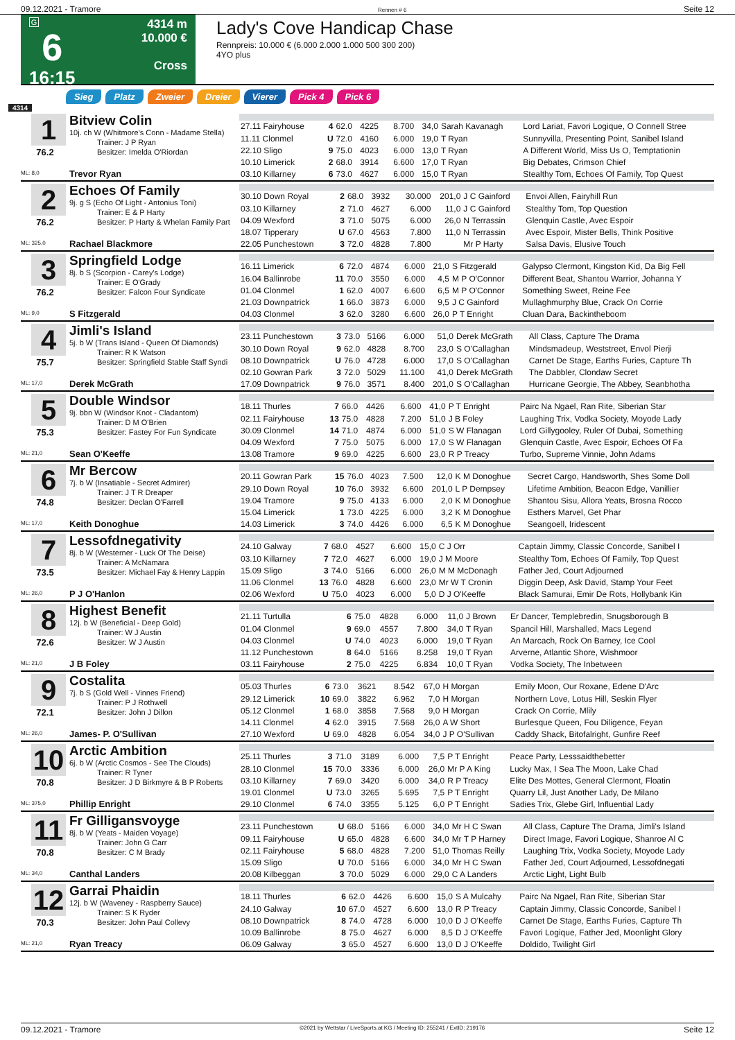09.12.2021 - Tramore Rennen # 6 Seite 12
G
6
16:15
4314 m
10.000 €
Cross
Lady's Cove Handicap Chase
Rennpreis: 10.000 € (6.000 2.000 1.000 500 300 200)
4YO plus
Sieg Platz Zweier Dreier Vierer Pick 4 Pick 6
4314
1
76.2
ML: 8,0
Bitview Colin
10j. ch W (Whitmore's Conn - Madame Stella)
Trainer: J P Ryan
Besitzer: Imelda O'Riordan
Trevor Ryan
| 27.11 Fairyhouse | 4 | 62.0 | 4225 | 8.700 | 34,0 | Sarah Kavanagh | Lord Lariat, Favori Logique, O Connell Stree |
| 11.11 Clonmel | U | 72.0 | 4160 | 6.000 | 19,0 | T Ryan | Sunnyvilla, Presenting Point, Sanibel Island |
| 22.10 Sligo | 9 | 75.0 | 4023 | 6.000 | 13,0 | T Ryan | A Different World, Miss Us O, Temptationin |
| 10.10 Limerick | 2 | 68.0 | 3914 | 6.600 | 17,0 | T Ryan | Big Debates, Crimson Chief |
| 03.10 Killarney | 6 | 73.0 | 4627 | 6.000 | 15,0 | T Ryan | Stealthy Tom, Echoes Of Family, Top Quest |
2
76.2
ML: 325,0
Echoes Of Family
9j. g S (Echo Of Light - Antonius Toni)
Trainer: E & P Harty
Besitzer: P Harty & Whelan Family Part
Rachael Blackmore
| 30.10 Down Royal | 2 | 68.0 | 3932 | 30.000 | 201,0 | J C Gainford | Envoi Allen, Fairyhill Run |
| 03.10 Killarney | 2 | 71.0 | 4627 | 6.000 | 11,0 | J C Gainford | Stealthy Tom, Top Question |
| 04.09 Wexford | 3 | 71.0 | 5075 | 6.000 | 26,0 | N Terrassin | Glenquin Castle, Avec Espoir |
| 18.07 Tipperary | U | 67.0 | 4563 | 7.800 | 11,0 | N Terrassin | Avec Espoir, Mister Bells, Think Positive |
| 22.05 Punchestown | 3 | 72.0 | 4828 | 7.800 | | Mr P Harty | Salsa Davis, Elusive Touch |
3
76.2
ML: 9,0
Springfield Lodge
8j. b S (Scorpion - Carey's Lodge)
Trainer: E O'Grady
Besitzer: Falcon Four Syndicate
S Fitzgerald
| 16.11 Limerick | 6 | 72.0 | 4874 | 6.000 | 21,0 | S Fitzgerald | Galypso Clermont, Kingston Kid, Da Big Fell |
| 16.04 Ballinrobe | 11 | 70.0 | 3550 | 6.000 | 4,5 | M P O'Connor | Different Beat, Shantou Warrior, Johanna Y |
| 01.04 Clonmel | 1 | 62.0 | 4007 | 6.600 | 6,5 | M P O'Connor | Something Sweet, Reine Fee |
| 21.03 Downpatrick | 1 | 66.0 | 3873 | 6.000 | 9,5 | J C Gainford | Mullaghmurphy Blue, Crack On Corrie |
| 04.03 Clonmel | 3 | 62.0 | 3280 | 6.600 | 26,0 | P T Enright | Cluan Dara, Backintheboom |
4
75.7
ML: 17,0
Jimli's Island
5j. b W (Trans Island - Queen Of Diamonds)
Trainer: R K Watson
Besitzer: Springfield Stable Staff Syndi
Derek McGrath
| 23.11 Punchestown | 3 | 73.0 | 5166 | 6.000 | 51,0 | Derek McGrath | All Class, Capture The Drama |
| 30.10 Down Royal | 9 | 62.0 | 4828 | 8.700 | 23,0 | S O'Callaghan | Mindsmadeup, Weststreet, Envol Pierji |
| 08.10 Downpatrick | U | 76.0 | 4728 | 6.000 | 17,0 | S O'Callaghan | Carnet De Stage, Earths Furies, Capture Th |
| 02.10 Gowran Park | 3 | 72.0 | 5029 | 11.100 | 41,0 | Derek McGrath | The Dabbler, Clondaw Secret |
| 17.09 Downpatrick | 9 | 76.0 | 3571 | 8.400 | 201,0 | S O'Callaghan | Hurricane Georgie, The Abbey, Seanbhotha |
5
75.3
ML: 21,0
Double Windsor
9j. bbn W (Windsor Knot - Cladantom)
Trainer: D M O'Brien
Besitzer: Fastey For Fun Syndicate
Sean O'Keeffe
| 18.11 Thurles | 7 | 66.0 | 4426 | 6.600 | 41,0 | P T Enright | Pairc Na Ngael, Ran Rite, Siberian Star |
| 02.11 Fairyhouse | 13 | 75.0 | 4828 | 7.200 | 51,0 | J B Foley | Laughing Trix, Vodka Society, Moyode Lady |
| 30.09 Clonmel | 14 | 71.0 | 4874 | 6.000 | 51,0 | S W Flanagan | Lord Gillygooley, Ruler Of Dubai, Something |
| 04.09 Wexford | 7 | 75.0 | 5075 | 6.000 | 17,0 | S W Flanagan | Glenquin Castle, Avec Espoir, Echoes Of Fa |
| 13.08 Tramore | 9 | 69.0 | 4225 | 6.600 | 23,0 | R P Treacy | Turbo, Supreme Vinnie, John Adams |
6
74.8
ML: 17,0
Mr Bercow
7j. b W (Insatiable - Secret Admirer)
Trainer: J T R Dreaper
Besitzer: Declan O'Farrell
Keith Donoghue
| 20.11 Gowran Park | 15 | 76.0 | 4023 | 7.500 | 12,0 | K M Donoghue | Secret Cargo, Handsworth, Shes Some Doll |
| 29.10 Down Royal | 10 | 76.0 | 3932 | 6.600 | 201,0 | L P Dempsey | Lifetime Ambition, Beacon Edge, Vanillier |
| 19.04 Tramore | 9 | 75.0 | 4133 | 6.000 | 2,0 | K M Donoghue | Shantou Sisu, Allora Yeats, Brosna Rocco |
| 15.04 Limerick | 1 | 73.0 | 4225 | 6.000 | 3,2 | K M Donoghue | Esthers Marvel, Get Phar |
| 14.03 Limerick | 3 | 74.0 | 4426 | 6.000 | 6,5 | K M Donoghue | Seangoell, Iridescent |
7
73.5
ML: 26,0
Lessofdnegativity
8j. b W (Westerner - Luck Of The Deise)
Trainer: A McNamara
Besitzer: Michael Fay & Henry Lappin
P J O'Hanlon
| 24.10 Galway | 7 | 68.0 | 4527 | 6.600 | 15,0 | C J Orr | Captain Jimmy, Classic Concorde, Sanibel I |
| 03.10 Killarney | 7 | 72.0 | 4627 | 6.000 | 19,0 | J M Moore | Stealthy Tom, Echoes Of Family, Top Quest |
| 15.09 Sligo | 3 | 74.0 | 5166 | 6.000 | 26,0 | M M McDonagh | Father Jed, Court Adjourned |
| 11.06 Clonmel | 13 | 76.0 | 4828 | 6.600 | 23,0 | Mr W T Cronin | Diggin Deep, Ask David, Stamp Your Feet |
| 02.06 Wexford | U | 75.0 | 4023 | 6.000 | 5,0 | D J O'Keeffe | Black Samurai, Emir De Rots, Hollybank Kin |
8
72.6
ML: 21,0
Highest Benefit
12j. b W (Beneficial - Deep Gold)
Trainer: W J Austin
Besitzer: W J Austin
J B Foley
| 21.11 Turtulla | 6 | 75.0 | 4828 | 6.000 | 11,0 | J Brown | Er Dancer, Templebredin, Snugsborough B |
| 01.04 Clonmel | 9 | 69.0 | 4557 | 7.800 | 34,0 | T Ryan | Spancil Hill, Marshalled, Macs Legend |
| 04.03 Clonmel | U | 74.0 | 4023 | 6.000 | 19,0 | T Ryan | An Marcach, Rock On Barney, Ice Cool |
| 11.12 Punchestown | 8 | 64.0 | 5166 | 8.258 | 19,0 | T Ryan | Arverne, Atlantic Shore, Wishmoor |
| 03.11 Fairyhouse | 2 | 75.0 | 4225 | 6.834 | 10,0 | T Ryan | Vodka Society, The Inbetween |
9
72.1
ML: 26,0
Costalita
7j. b S (Gold Well - Vinnes Friend)
Trainer: P J Rothwell
Besitzer: John J Dillon
James- P. O'Sullivan
| 05.03 Thurles | 6 | 73.0 | 3621 | 8.542 | 67,0 | H Morgan | Emily Moon, Our Roxane, Edene D'Arc |
| 29.12 Limerick | 10 | 69.0 | 3822 | 6.962 | 7,0 | H Morgan | Northern Love, Lotus Hill, Seskin Flyer |
| 05.12 Clonmel | 1 | 68.0 | 3858 | 7.568 | 9,0 | H Morgan | Crack On Corrie, Mlily |
| 14.11 Clonmel | 4 | 62.0 | 3915 | 7.568 | 26,0 | A W Short | Burlesque Queen, Fou Diligence, Feyan |
| 27.10 Wexford | U | 69.0 | 4828 | 6.054 | 34,0 | J P O'Sullivan | Caddy Shack, Bitofalright, Gunfire Reef |
10
70.8
ML: 375,0
Arctic Ambition
6j. b W (Arctic Cosmos - See The Clouds)
Trainer: R Tyner
Besitzer: J D Birkmyre & B P Roberts
Phillip Enright
| 25.11 Thurles | 3 | 71.0 | 3189 | 6.000 | 7,5 | P T Enright | Peace Party, Lesssaidthebetter |
| 28.10 Clonmel | 15 | 70.0 | 3336 | 6.000 | 26,0 | Mr P A King | Lucky Max, I Sea The Moon, Lake Chad |
| 03.10 Killarney | 7 | 69.0 | 3420 | 6.000 | 34,0 | R P Treacy | Elite Des Mottes, General Clermont, Floatin |
| 19.01 Clonmel | U | 73.0 | 3265 | 5.695 | 7,5 | P T Enright | Quarry Lil, Just Another Lady, De Milano |
| 29.10 Clonmel | 6 | 74.0 | 3355 | 5.125 | 6,0 | P T Enright | Sadies Trix, Glebe Girl, Influential Lady |
11
70.8
ML: 34,0
Fr Gilligansvoyge
8j. b W (Yeats - Maiden Voyage)
Trainer: John G Carr
Besitzer: C M Brady
Canthal Landers
| 23.11 Punchestown | U | 68.0 | 5166 | 6.000 | 34,0 | Mr H C Swan | All Class, Capture The Drama, Jimli's Island |
| 09.11 Fairyhouse | U | 65.0 | 4828 | 6.600 | 34,0 | Mr T P Harney | Direct Image, Favori Logique, Shanroe Al C |
| 02.11 Fairyhouse | 5 | 68.0 | 4828 | 7.200 | 51,0 | Thomas Reilly | Laughing Trix, Vodka Society, Moyode Lady |
| 15.09 Sligo | U | 70.0 | 5166 | 6.000 | 34,0 | Mr H C Swan | Father Jed, Court Adjourned, Lessofdnegati |
| 20.08 Kilbeggan | 3 | 70.0 | 5029 | 6.000 | 29,0 | C A Landers | Arctic Light, Light Bulb |
12
70.3
ML: 21,0
Garrai Phaidin
12j. b W (Waveney - Raspberry Sauce)
Trainer: S K Ryder
Besitzer: John Paul Collevy
Ryan Treacy
| 18.11 Thurles | 6 | 62.0 | 4426 | 6.600 | 15,0 | S A Mulcahy | Pairc Na Ngael, Ran Rite, Siberian Star |
| 24.10 Galway | 10 | 67.0 | 4527 | 6.600 | 13,0 | R P Treacy | Captain Jimmy, Classic Concorde, Sanibel I |
| 08.10 Downpatrick | 8 | 74.0 | 4728 | 6.000 | 10,0 | D J O'Keeffe | Carnet De Stage, Earths Furies, Capture Th |
| 10.09 Ballinrobe | 8 | 75.0 | 4627 | 6.000 | 8,5 | D J O'Keeffe | Favori Logique, Father Jed, Moonlight Glory |
| 06.09 Galway | 3 | 65.0 | 4527 | 6.600 | 13,0 | D J O'Keeffe | Doldido, Twilight Girl |
09.12.2021 - Tramore ©2021 by Wettstar / LiveSports.at KG / Meeting ID: 255241 / ExtID: 219176 Seite 12